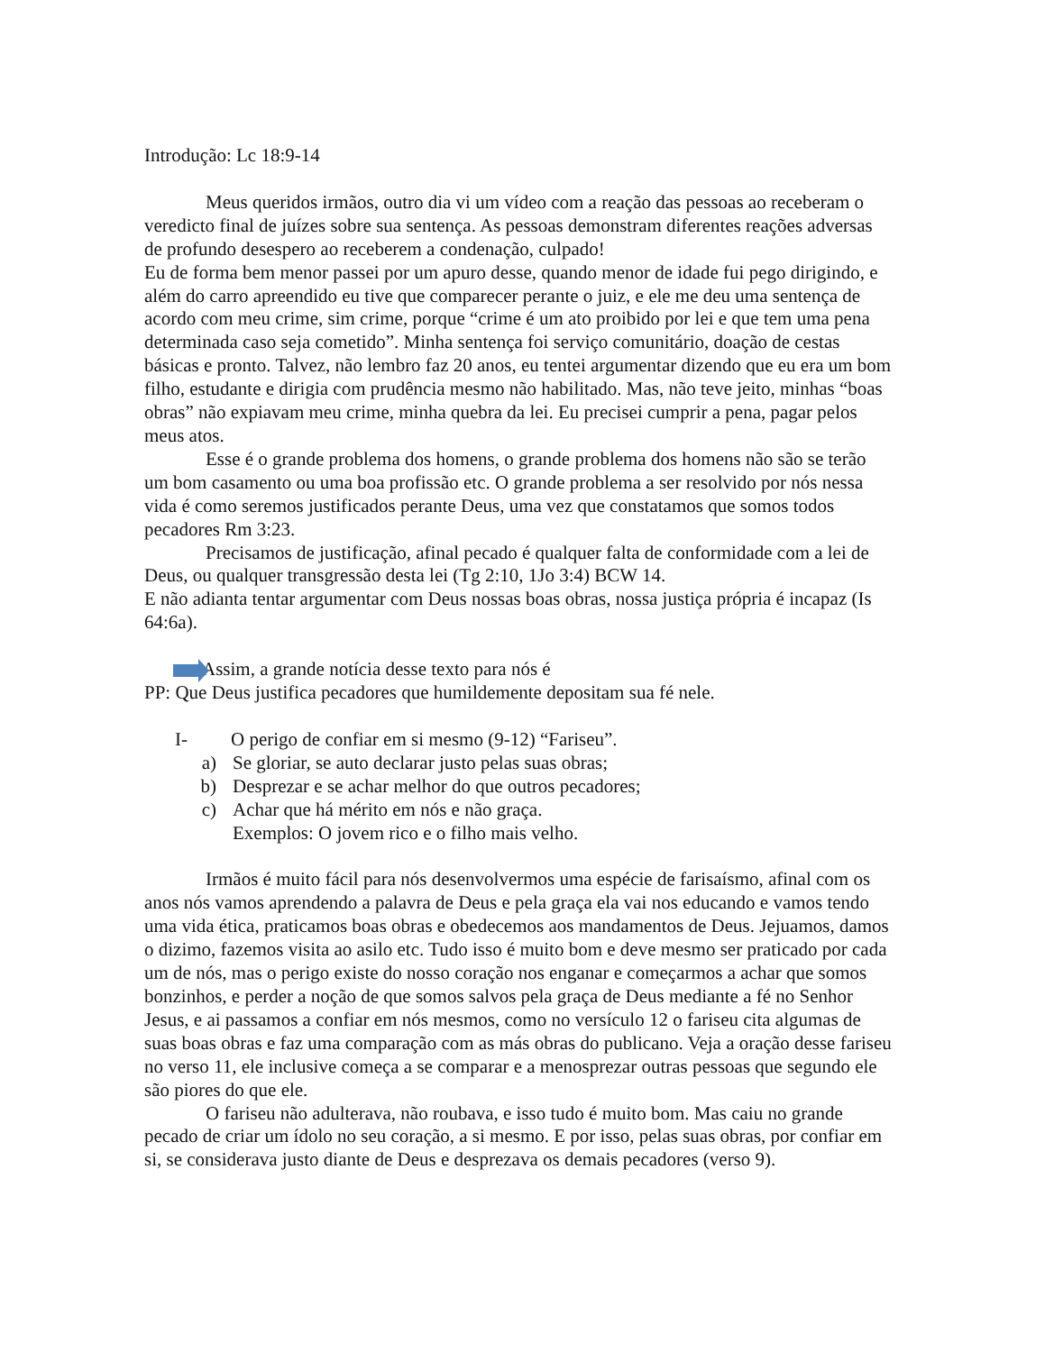Introdução: Lc 18:9-14
Meus queridos irmãos, outro dia vi um vídeo com a reação das pessoas ao receberam o veredicto final de juízes sobre sua sentença. As pessoas demonstram diferentes reações adversas de profundo desespero ao receberem a condenação, culpado!
Eu de forma bem menor passei por um apuro desse, quando menor de idade fui pego dirigindo, e além do carro apreendido eu tive que comparecer perante o juiz, e ele me deu uma sentença de acordo com meu crime, sim crime, porque “crime é um ato proibido por lei e que tem uma pena determinada caso seja cometido”. Minha sentença foi serviço comunitário, doação de cestas básicas e pronto. Talvez, não lembro faz 20 anos, eu tentei argumentar dizendo que eu era um bom filho, estudante e dirigia com prudência mesmo não habilitado. Mas, não teve jeito, minhas “boas obras” não expiavam meu crime, minha quebra da lei. Eu precisei cumprir a pena, pagar pelos meus atos.
Esse é o grande problema dos homens, o grande problema dos homens não são se terão um bom casamento ou uma boa profissão etc. O grande problema a ser resolvido por nós nessa vida é como seremos justificados perante Deus, uma vez que constatamos que somos todos pecadores Rm 3:23.
Precisamos de justificação, afinal pecado é qualquer falta de conformidade com a lei de Deus, ou qualquer transgressão desta lei (Tg 2:10, 1Jo 3:4) BCW 14.
E não adianta tentar argumentar com Deus nossas boas obras, nossa justiça própria é incapaz (Is 64:6a).
Assim, a grande notícia desse texto para nós é
PP: Que Deus justifica pecadores que humildemente depositam sua fé nele.
I- O perigo de confiar em si mesmo (9-12) “Fariseu”.
a) Se gloriar, se auto declarar justo pelas suas obras;
b) Desprezar e se achar melhor do que outros pecadores;
c) Achar que há mérito em nós e não graça.
Exemplos: O jovem rico e o filho mais velho.
Irmãos é muito fácil para nós desenvolvermos uma espécie de farisaísmo, afinal com os anos nós vamos aprendendo a palavra de Deus e pela graça ela vai nos educando e vamos tendo uma vida ética, praticamos boas obras e obedecemos aos mandamentos de Deus. Jejuamos, damos o dizimo, fazemos visita ao asilo etc. Tudo isso é muito bom e deve mesmo ser praticado por cada um de nós, mas o perigo existe do nosso coração nos enganar e começarmos a achar que somos bonzinhos, e perder a noção de que somos salvos pela graça de Deus mediante a fé no Senhor Jesus, e ai passamos a confiar em nós mesmos, como no versículo 12 o fariseu cita algumas de suas boas obras e faz uma comparação com as más obras do publicano. Veja a oração desse fariseu no verso 11, ele inclusive começa a se comparar e a menosprezar outras pessoas que segundo ele são piores do que ele.
O fariseu não adulterava, não roubava, e isso tudo é muito bom. Mas caiu no grande pecado de criar um ídolo no seu coração, a si mesmo. E por isso, pelas suas obras, por confiar em si, se considerava justo diante de Deus e desprezava os demais pecadores (verso 9).